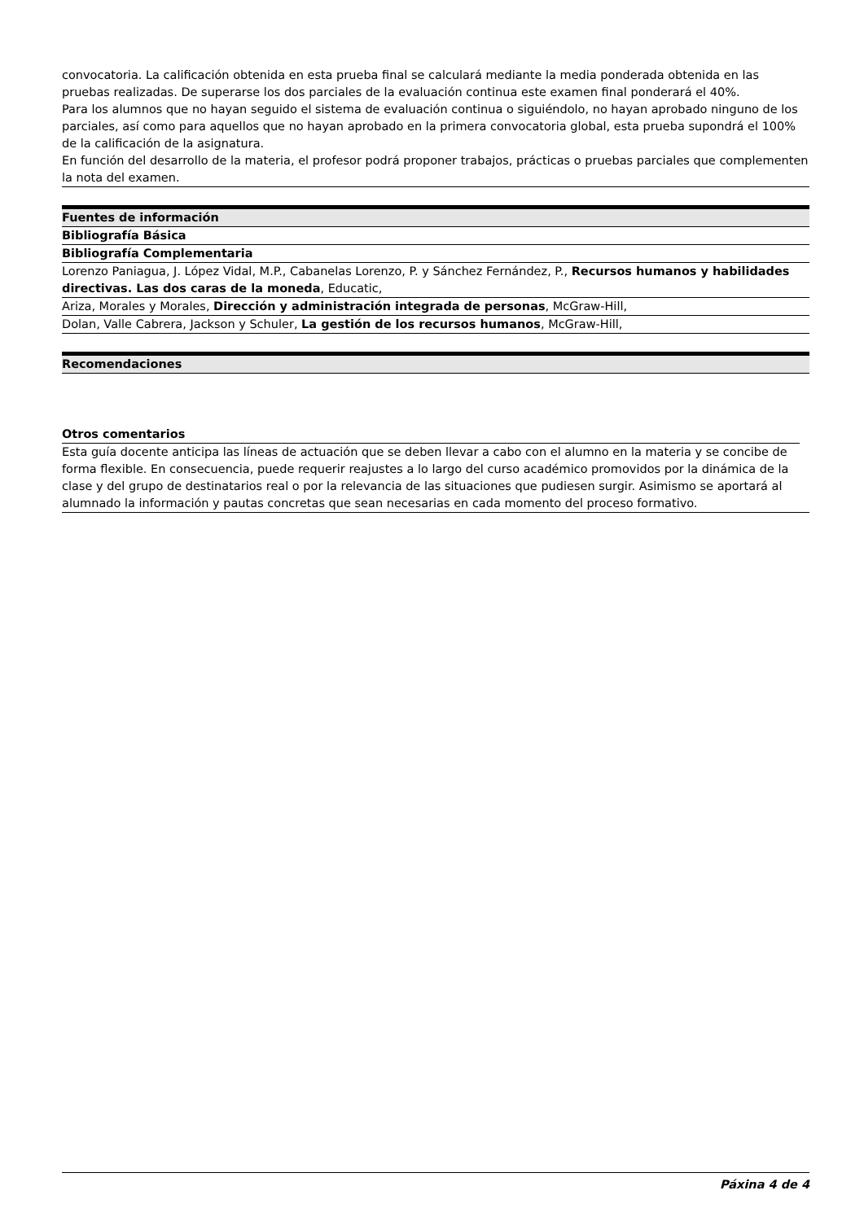convocatoria. La calificación obtenida en esta prueba final se calculará mediante la media ponderada obtenida en las pruebas realizadas. De superarse los dos parciales de la evaluación continua este examen final ponderará el 40%.
Para los alumnos que no hayan seguido el sistema de evaluación continua o siguiéndolo, no hayan aprobado ninguno de los parciales, así como para aquellos que no hayan aprobado en la primera convocatoria global, esta prueba supondrá el 100% de la calificación de la asignatura.
En función del desarrollo de la materia, el profesor podrá proponer trabajos, prácticas o pruebas parciales que complementen la nota del examen.
Fuentes de información
Bibliografía Básica
Bibliografía Complementaria
Lorenzo Paniagua, J. López Vidal, M.P., Cabanelas Lorenzo, P. y Sánchez Fernández, P., Recursos humanos y habilidades directivas. Las dos caras de la moneda, Educatic,
Ariza, Morales y Morales, Dirección y administración integrada de personas, McGraw-Hill,
Dolan, Valle Cabrera, Jackson y Schuler, La gestión de los recursos humanos, McGraw-Hill,
Recomendaciones
Otros comentarios
Esta guía docente anticipa las líneas de actuación que se deben llevar a cabo con el alumno en la materia y se concibe de forma flexible. En consecuencia, puede requerir reajustes a lo largo del curso académico promovidos por la dinámica de la clase y del grupo de destinatarios real o por la relevancia de las situaciones que pudiesen surgir. Asimismo se aportará al alumnado la información y pautas concretas que sean necesarias en cada momento del proceso formativo.
Páxina 4 de 4